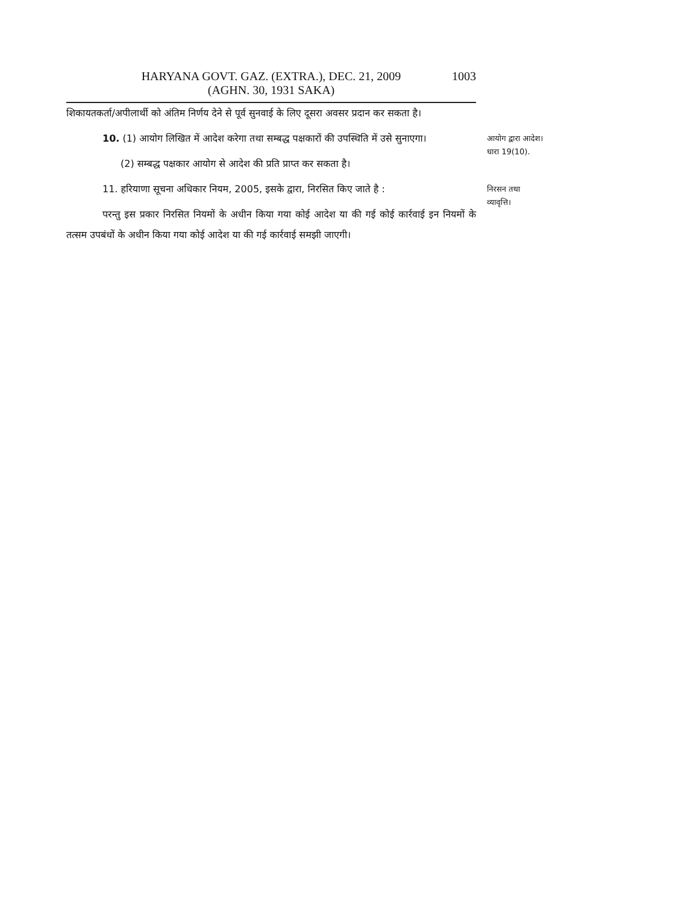1003 HARYANA GOVT. GAZ. (EXTRA.), DEC. 21, 2009
(AGHN. 30, 1931 SAKA)
शिकायतकर्ता/अपीलार्थी को अंतिम निर्णय देने से पूर्व सुनवाई के लिए दूसरा अवसर प्रदान कर सकता है।
10. (1) आयोग लिखित में आदेश करेगा तथा सम्बद्ध पक्षकारों की उपस्थिति में उसे सुनाएगा।
(2) सम्बद्ध पक्षकार आयोग से आदेश की प्रति प्राप्त कर सकता है।
आयोग द्वारा आदेश।
धारा 19(10).
11. हरियाणा सूचना अधिकार नियम, 2005, इसके द्वारा, निरसित किए जाते है :
परन्तु इस प्रकार निरसित नियमों के अधीन किया गया कोई आदेश या की गई कोई कार्रवाई इन नियमों के तत्सम उपबंधों के अधीन किया गया कोई आदेश या की गई कार्रवाई समझी जाएगी।
निरसन तथा
व्यावृत्ति।